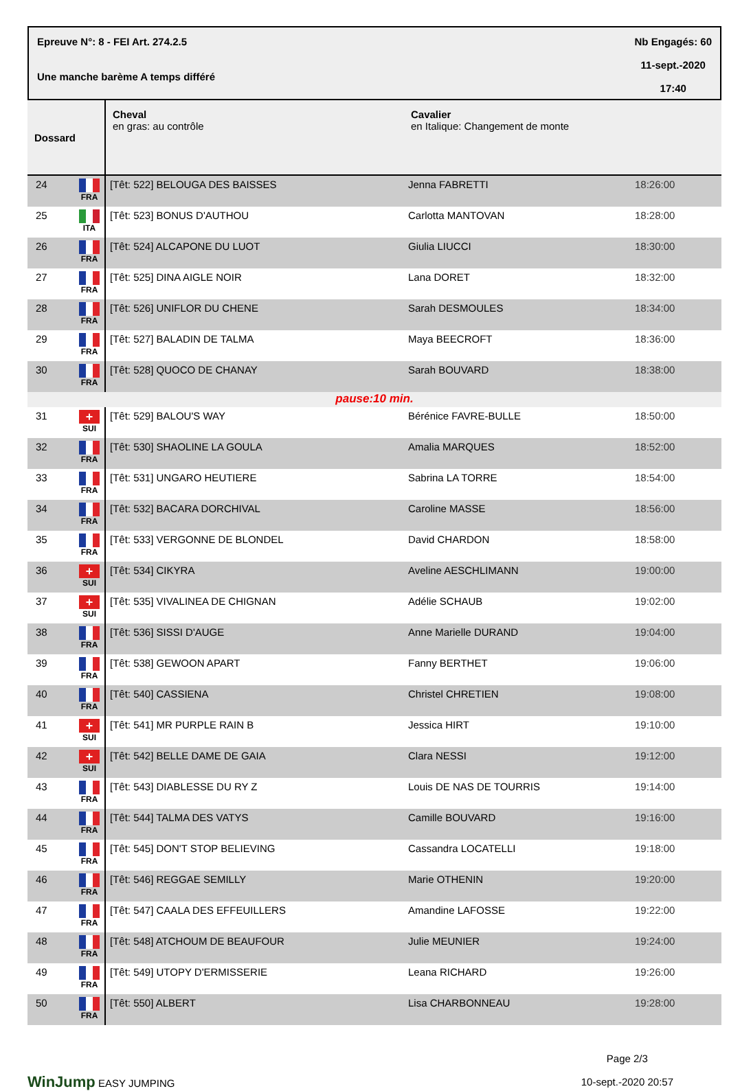Epreuve N°: 8 - FEI Art. 274.2.5
Une manche barème A temps différé
Nb Engagés: 60
11-sept.-2020
17:40
| Dossard | | Cheval en gras: au contrôle | Cavalier en Italique: Changement de monte | |
| --- | --- | --- | --- | --- |
| 24 | FRA | [Têt: 522] BELOUGA DES BAISSES | Jenna FABRETTI | 18:26:00 |
| 25 | ITA | [Têt: 523] BONUS D'AUTHOU | Carlotta MANTOVAN | 18:28:00 |
| 26 | FRA | [Têt: 524] ALCAPONE DU LUOT | Giulia LIUCCI | 18:30:00 |
| 27 | FRA | [Têt: 525] DINA AIGLE NOIR | Lana DORET | 18:32:00 |
| 28 | FRA | [Têt: 526] UNIFLOR DU CHENE | Sarah DESMOULES | 18:34:00 |
| 29 | FRA | [Têt: 527] BALADIN DE TALMA | Maya BEECROFT | 18:36:00 |
| 30 | FRA | [Têt: 528] QUOCO DE CHANAY | Sarah BOUVARD | 18:38:00 |
| pause:10 min. | | | | |
| 31 | + SUI | [Têt: 529] BALOU'S WAY | Bérénice FAVRE-BULLE | 18:50:00 |
| 32 | FRA | [Têt: 530] SHAOLINE LA GOULA | Amalia MARQUES | 18:52:00 |
| 33 | FRA | [Têt: 531] UNGARO HEUTIERE | Sabrina LA TORRE | 18:54:00 |
| 34 | FRA | [Têt: 532] BACARA DORCHIVAL | Caroline MASSE | 18:56:00 |
| 35 | FRA | [Têt: 533] VERGONNE DE BLONDEL | David CHARDON | 18:58:00 |
| 36 | + SUI | [Têt: 534] CIKYRA | Aveline AESCHLIMANN | 19:00:00 |
| 37 | + SUI | [Têt: 535] VIVALINEA DE CHIGNAN | Adélie SCHAUB | 19:02:00 |
| 38 | FRA | [Têt: 536] SISSI D'AUGE | Anne Marielle DURAND | 19:04:00 |
| 39 | FRA | [Têt: 538] GEWOON APART | Fanny BERTHET | 19:06:00 |
| 40 | FRA | [Têt: 540] CASSIENA | Christel CHRETIEN | 19:08:00 |
| 41 | + SUI | [Têt: 541] MR PURPLE RAIN B | Jessica HIRT | 19:10:00 |
| 42 | + SUI | [Têt: 542] BELLE DAME DE GAIA | Clara NESSI | 19:12:00 |
| 43 | FRA | [Têt: 543] DIABLESSE DU RY Z | Louis DE NAS DE TOURRIS | 19:14:00 |
| 44 | FRA | [Têt: 544] TALMA DES VATYS | Camille BOUVARD | 19:16:00 |
| 45 | FRA | [Têt: 545] DON'T STOP BELIEVING | Cassandra LOCATELLI | 19:18:00 |
| 46 | FRA | [Têt: 546] REGGAE SEMILLY | Marie OTHENIN | 19:20:00 |
| 47 | FRA | [Têt: 547] CAALA DES EFFEUILLERS | Amandine LAFOSSE | 19:22:00 |
| 48 | FRA | [Têt: 548] ATCHOUM DE BEAUFOUR | Julie MEUNIER | 19:24:00 |
| 49 | FRA | [Têt: 549] UTOPY D'ERMISSERIE | Leana RICHARD | 19:26:00 |
| 50 | FRA | [Têt: 550] ALBERT | Lisa CHARBONNEAU | 19:28:00 |
WinJump EASY JUMPING
Page 2/3
10-sept.-2020 20:57